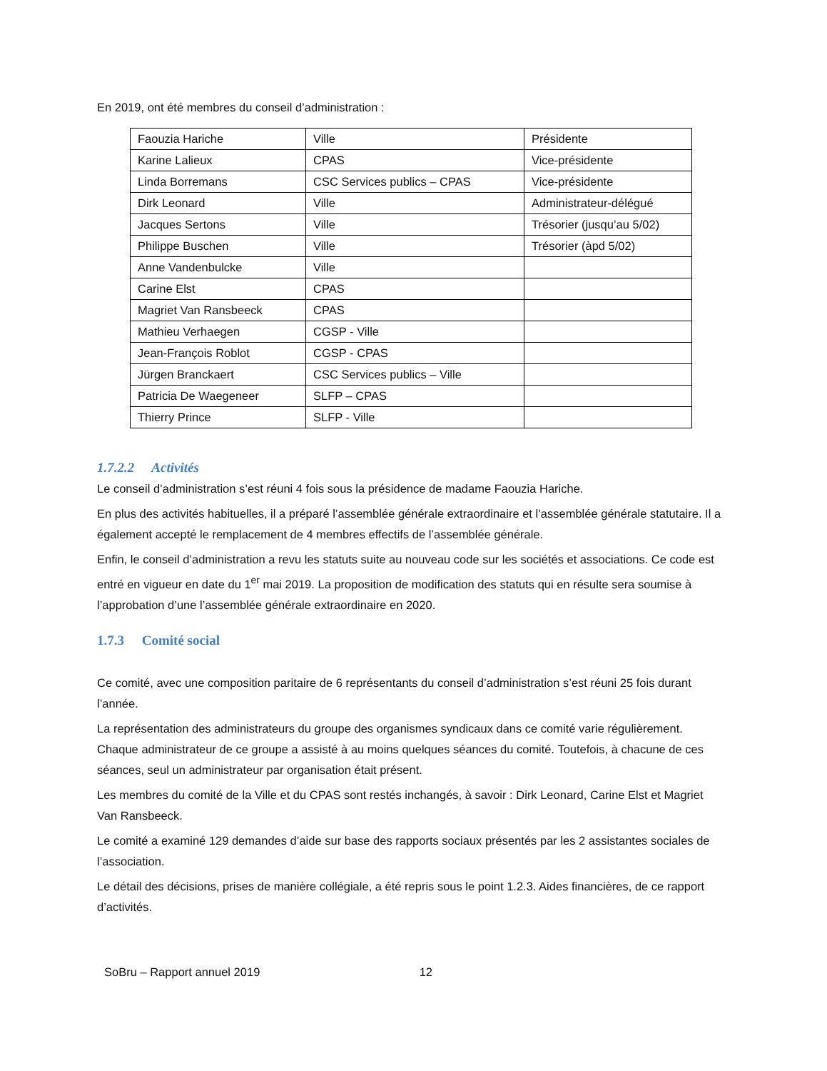En 2019, ont été membres du conseil d’administration :
| Faouzia Hariche | Ville | Présidente |
| Karine Lalieux | CPAS | Vice-présidente |
| Linda Borremans | CSC Services publics – CPAS | Vice-présidente |
| Dirk Leonard | Ville | Administrateur-délégué |
| Jacques Sertons | Ville | Trésorier (jusqu’au 5/02) |
| Philippe Buschen | Ville | Trésorier (àpd 5/02) |
| Anne Vandenbulcke | Ville | |
| Carine Elst | CPAS | |
| Magriet Van Ransbeeck | CPAS | |
| Mathieu Verhaegen | CGSP - Ville | |
| Jean-François Roblot | CGSP - CPAS | |
| Jürgen Branckaert | CSC Services publics – Ville | |
| Patricia De Waegeneer | SLFP – CPAS | |
| Thierry Prince | SLFP - Ville | |
1.7.2.2 Activités
Le conseil d’administration s’est réuni 4 fois sous la présidence de madame Faouzia Hariche.
En plus des activités habituelles, il a préparé l’assemblée générale extraordinaire et l’assemblée générale statutaire. Il a également accepté le remplacement de 4 membres effectifs de l’assemblée générale.
Enfin, le conseil d’administration a revu les statuts suite au nouveau code sur les sociétés et associations. Ce code est entré en vigueur en date du 1<sup>er</sup> mai 2019. La proposition de modification des statuts qui en résulte sera soumise à l’approbation d’une l’assemblée générale extraordinaire en 2020.
1.7.3 Comité social
Ce comité, avec une composition paritaire de 6 représentants du conseil d’administration s’est réuni 25 fois durant l’année.
La représentation des administrateurs du groupe des organismes syndicaux dans ce comité varie régulièrement. Chaque administrateur de ce groupe a assisté à au moins quelques séances du comité. Toutefois, à chacune de ces séances, seul un administrateur par organisation était présent.
Les membres du comité de la Ville et du CPAS sont restés inchangés, à savoir : Dirk Leonard, Carine Elst et Magriet Van Ransbeeck.
Le comité a examiné 129 demandes d’aide sur base des rapports sociaux présentés par les 2 assistantes sociales de l’association.
Le détail des décisions, prises de manière collégiale, a été repris sous le point 1.2.3. Aides financières, de ce rapport d’activités.
SoBru – Rapport annuel 2019 12